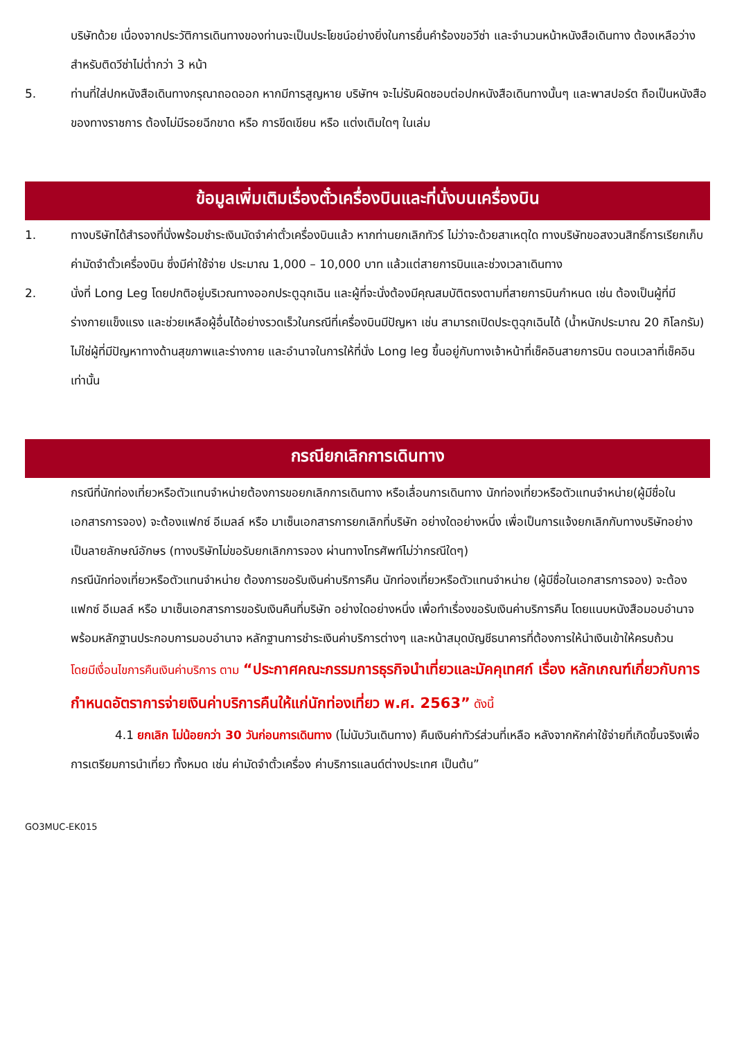บริษัทด้วย เนื่องจากประวัติการเดินทางของท่านจะเป็นประโยชน์อย่างยิ่งในการยื่นคำร้องขอวีซ่า และจำนวนหน้าหนังสือเดินทาง ต้องเหลือว่างสำหรับติดวีซ่าไม่ต่ำกว่า 3 หน้า
5. ท่านที่ใส่ปกหนังสือเดินทางกรุณาถอดออก หากมีการสูญหาย บริษัทฯ จะไม่รับผิดชอบต่อปกหนังสือเดินทางนั้นๆ และพาสปอร์ต ถือเป็นหนังสือของทางราชการ ต้องไม่มีรอยฉีกขาด หรือ การขีดเขียน หรือ แต่งเติมใดๆ ในเล่ม
ข้อมูลเพิ่มเติมเรื่องตั๋วเครื่องบินและที่นั่งบนเครื่องบิน
1. ทางบริษัทได้สำรองที่นั่งพร้อมชำระเงินมัดจำค่าตั๋วเครื่องบินแล้ว หากท่านยกเลิกทัวร์ ไม่ว่าจะด้วยสาเหตุใด ทางบริษัทขอสงวนสิทธิ์การเรียกเก็บค่ามัดจำตั๋วเครื่องบิน ซึ่งมีค่าใช้จ่าย ประมาณ 1,000 – 10,000 บาท แล้วแต่สายการบินและช่วงเวลาเดินทาง
2. นั่งที่ Long Leg โดยปกติอยู่บริเวณทางออกประตูฉุกเฉิน และผู้ที่จะนั่งต้องมีคุณสมบัติตรงตามที่สายการบินกำหนด เช่น ต้องเป็นผู้ที่มีร่างกายแข็งแรง และช่วยเหลือผู้อื่นได้อย่างรวดเร็วในกรณีที่เครื่องบินมีปัญหา เช่น สามารถเปิดประตูฉุกเฉินได้ (น้ำหนักประมาณ 20 กิโลกรัม) ไม่ใช่ผู้ที่มีปัญหาทางด้านสุขภาพและร่างกาย และอำนาจในการให้ที่นั่ง Long leg ขึ้นอยู่กับทางเจ้าหน้าที่เช็คอินสายการบิน ตอนเวลาที่เช็คอินเท่านั้น
กรณียกเลิกการเดินทาง
กรณีที่นักท่องเที่ยวหรือตัวแทนจำหน่ายต้องการขอยกเลิกการเดินทาง หรือเลื่อนการเดินทาง นักท่องเที่ยวหรือตัวแทนจำหน่าย(ผู้มีชื่อในเอกสารการจอง) จะต้องแฟกซ์ อีเมลล์ หรือ มาเซ็นเอกสารการยกเลิกที่บริษัท อย่างใดอย่างหนึ่ง เพื่อเป็นการแจ้งยกเลิกกับทางบริษัทอย่างเป็นลายลักษณ์อักษร (ทางบริษัทไม่ขอรับยกเลิกการจอง ผ่านทางโทรศัพท์ไม่ว่ากรณีใดๆ)
กรณีนักท่องเที่ยวหรือตัวแทนจำหน่าย ต้องการขอรับเงินค่าบริการคืน นักท่องเที่ยวหรือตัวแทนจำหน่าย (ผู้มีชื่อในเอกสารการจอง) จะต้องแฟกซ์ อีเมลล์ หรือ มาเซ็นเอกสารการขอรับเงินคืนที่บริษัท อย่างใดอย่างหนึ่ง เพื่อทำเรื่องขอรับเงินค่าบริการคืน โดยแนบหนังสือมอบอำนาจพร้อมหลักฐานประกอบการมอบอำนาจ หลักฐานการชำระเงินค่าบริการต่างๆ และหน้าสมุดบัญชีธนาคารที่ต้องการให้นำเงินเข้าให้ครบถ้วน
โดยมีเงื่อนไขการคืนเงินค่าบริการ ตาม “ประกาศคณะกรรมการธุรกิจนำเที่ยวและมัคคุเทศก์ เรื่อง หลักเกณฑ์เกี่ยวกับการกำหนดอัตราการจ่ายเงินค่าบริการคืนให้แก่นักท่องเที่ยว พ.ศ. 2563” ดังนี้
4.1 ยกเลิก ไม่น้อยกว่า 30 วันก่อนการเดินทาง (ไม่นับวันเดินทาง) คืนเงินค่าทัวร์ส่วนที่เหลือ หลังจากหักค่าใช้จ่ายที่เกิดขึ้นจริงเพื่อการเตรียมการนำเที่ยว ทั้งหมด เช่น ค่ามัดจำตั๋วเครื่อง ค่าบริการแลนด์ต่างประเทศ เป็นต้น”
GO3MUC-EK015